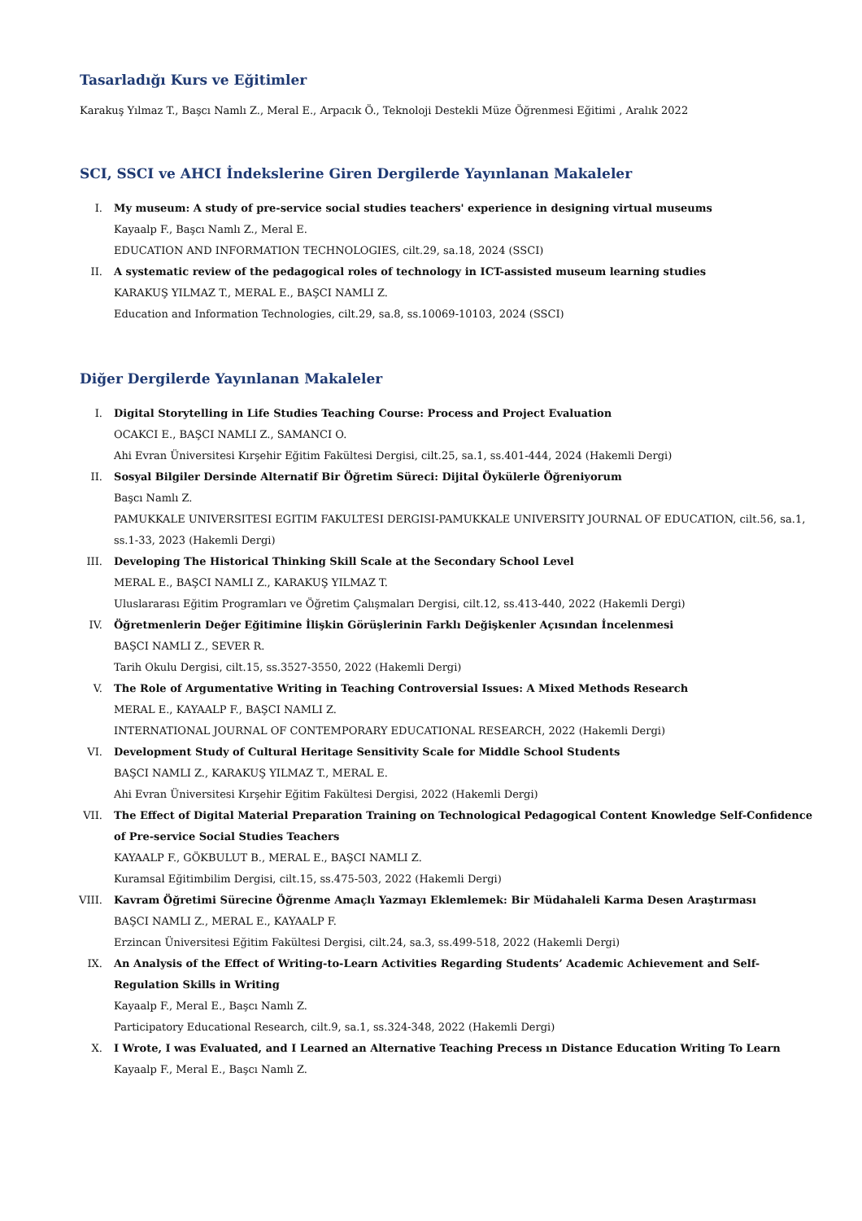Tasarladığı Kurs ve Eğitimler
Karakuş Yılmaz T., Başcı Namlı Z., Meral E., Arpacık Ö., Teknoloji Destekli Müze Öğrenmesi Eğitimi , Aralık 2022
SCI, SSCI ve AHCI İndekslerine Giren Dergilerde Yayınlanan Makaleler
I. My museum: A study of pre-service social studies teachers' experience in designing virtual museums
Kayaalp F., Başcı Namlı Z., Meral E.
EDUCATION AND INFORMATION TECHNOLOGIES, cilt.29, sa.18, 2024 (SSCI)
II. A systematic review of the pedagogical roles of technology in ICT-assisted museum learning studies
KARAKUŞ YILMAZ T., MERAL E., BAŞCI NAMLI Z.
Education and Information Technologies, cilt.29, sa.8, ss.10069-10103, 2024 (SSCI)
Diğer Dergilerde Yayınlanan Makaleler
I. Digital Storytelling in Life Studies Teaching Course: Process and Project Evaluation
OCAKCI E., BAŞCI NAMLI Z., SAMANCI O.
Ahi Evran Üniversitesi Kırşehir Eğitim Fakültesi Dergisi, cilt.25, sa.1, ss.401-444, 2024 (Hakemli Dergi)
II. Sosyal Bilgiler Dersinde Alternatif Bir Öğretim Süreci: Dijital Öykülerle Öğreniyorum
Başcı Namlı Z.
PAMUKKALE UNIVERSITESI EGITIM FAKULTESI DERGISI-PAMUKKALE UNIVERSITY JOURNAL OF EDUCATION, cilt.56, sa.1, ss.1-33, 2023 (Hakemli Dergi)
III. Developing The Historical Thinking Skill Scale at the Secondary School Level
MERAL E., BAŞCI NAMLI Z., KARAKUŞ YILMAZ T.
Uluslararası Eğitim Programları ve Öğretim Çalışmaları Dergisi, cilt.12, ss.413-440, 2022 (Hakemli Dergi)
IV. Öğretmenlerin Değer Eğitimine İlişkin Görüşlerinin Farklı Değişkenler Açısından İncelenmesi
BAŞCI NAMLI Z., SEVER R.
Tarih Okulu Dergisi, cilt.15, ss.3527-3550, 2022 (Hakemli Dergi)
V. The Role of Argumentative Writing in Teaching Controversial Issues: A Mixed Methods Research
MERAL E., KAYAALP F., BAŞCI NAMLI Z.
INTERNATIONAL JOURNAL OF CONTEMPORARY EDUCATIONAL RESEARCH, 2022 (Hakemli Dergi)
VI. Development Study of Cultural Heritage Sensitivity Scale for Middle School Students
BAŞCI NAMLI Z., KARAKUŞ YILMAZ T., MERAL E.
Ahi Evran Üniversitesi Kırşehir Eğitim Fakültesi Dergisi, 2022 (Hakemli Dergi)
VII. The Effect of Digital Material Preparation Training on Technological Pedagogical Content Knowledge Self-Confidence of Pre-service Social Studies Teachers
KAYAALP F., GÖKBULUT B., MERAL E., BAŞCI NAMLI Z.
Kuramsal Eğitimbilim Dergisi, cilt.15, ss.475-503, 2022 (Hakemli Dergi)
VIII. Kavram Öğretimi Sürecine Öğrenme Amaçlı Yazmayı Eklemlemek: Bir Müdahaleli Karma Desen Araştırması
BAŞCI NAMLI Z., MERAL E., KAYAALP F.
Erzincan Üniversitesi Eğitim Fakültesi Dergisi, cilt.24, sa.3, ss.499-518, 2022 (Hakemli Dergi)
IX. An Analysis of the Effect of Writing-to-Learn Activities Regarding Students’ Academic Achievement and Self-Regulation Skills in Writing
Kayaalp F., Meral E., Başcı Namlı Z.
Participatory Educational Research, cilt.9, sa.1, ss.324-348, 2022 (Hakemli Dergi)
X. I Wrote, I was Evaluated, and I Learned an Alternative Teaching Precess ın Distance Education Writing To Learn
Kayaalp F., Meral E., Başcı Namlı Z.